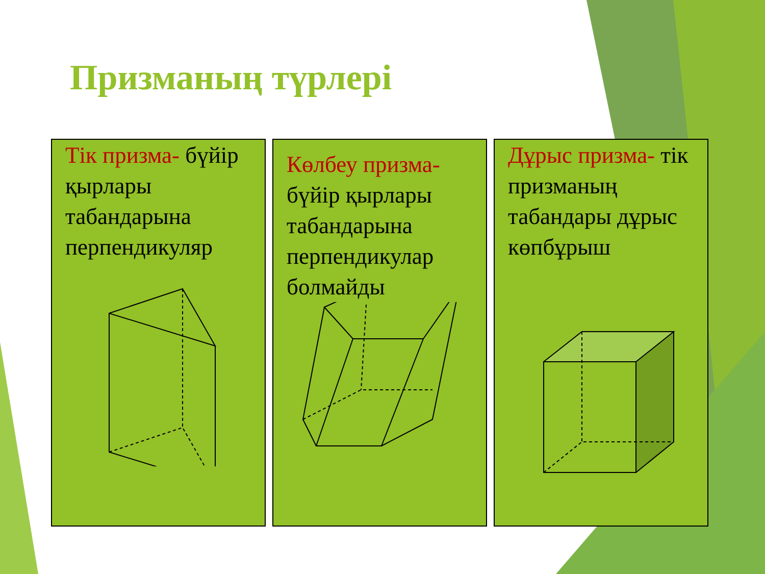Призманың түрлері
Тік призма- бүйір қырлары табандарына перпендикуляр
Көлбеу призма- бүйір қырлары табандарына перпендикулар болмайды
Дұрыс призма- тік призманың табандары дұрыс көпбұрыш